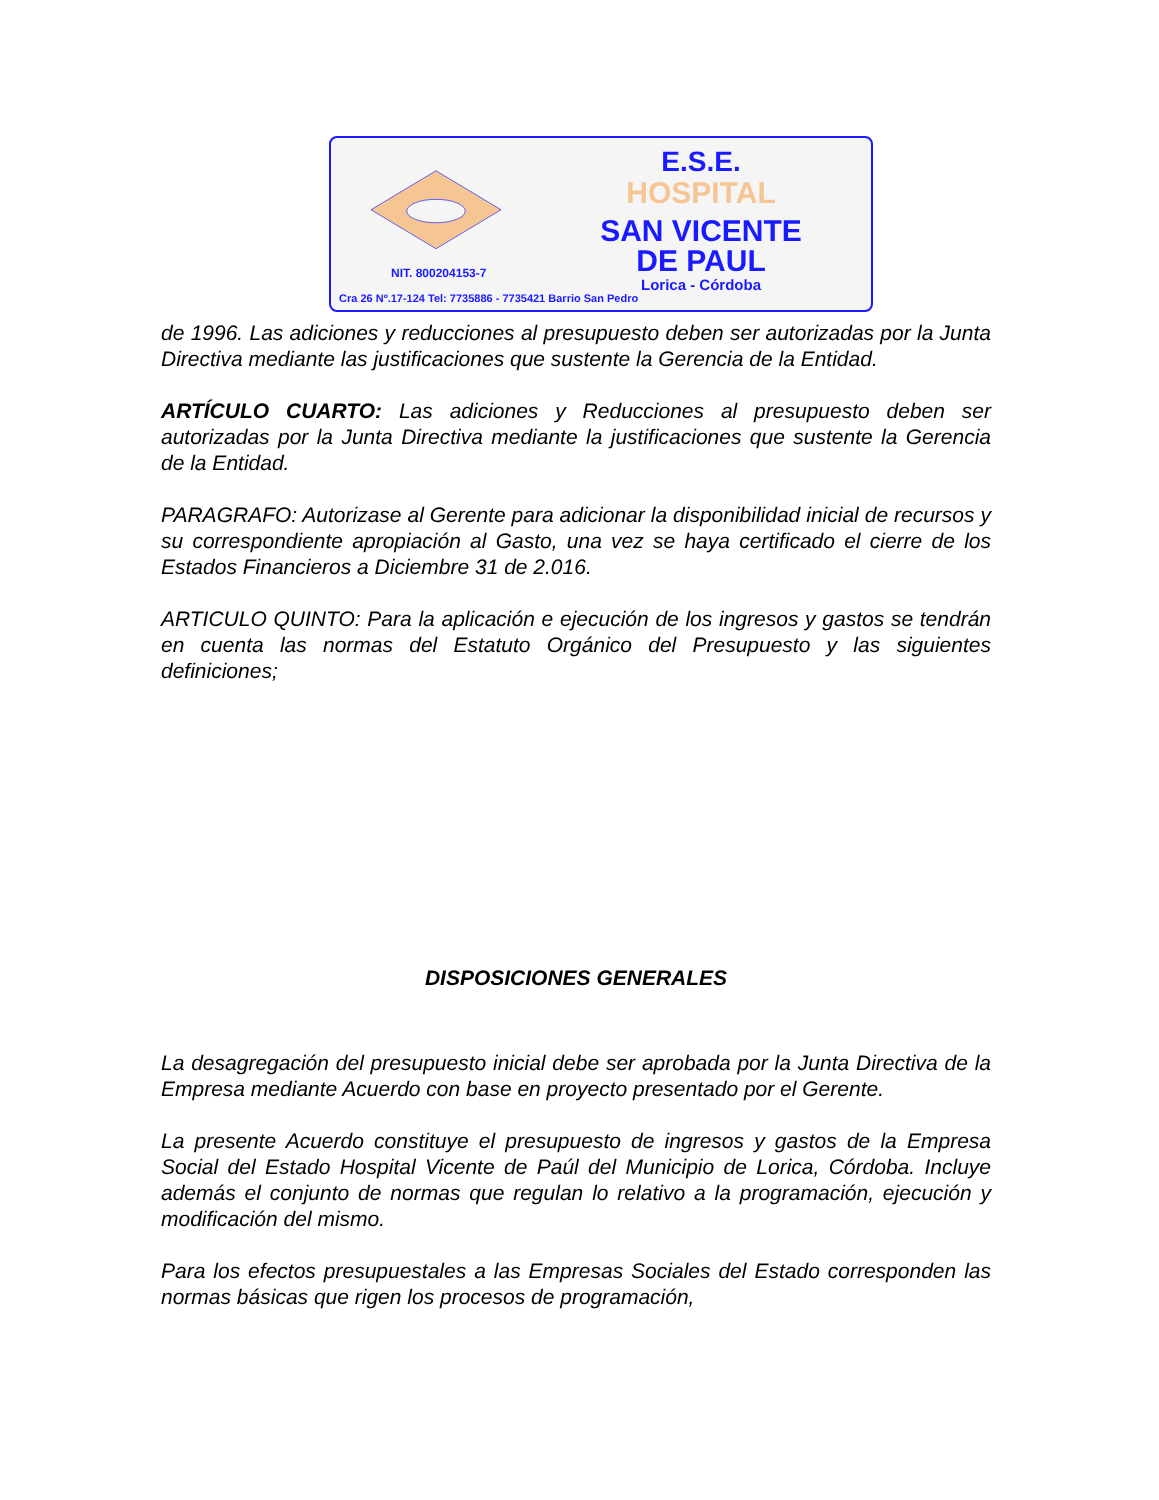E.S.E.
HOSPITAL
SAN VICENTE
DE PAUL
NIT. 800204153-7
Lorica - Córdoba
Cra 26 Nº.17-124 Tel: 7735886 - 7735421 Barrio San Pedro
de 1996. Las adiciones y reducciones al presupuesto deben ser autorizadas por la Junta Directiva mediante las justificaciones que sustente la Gerencia de la Entidad.
ARTÍCULO CUARTO: Las adiciones y Reducciones al presupuesto deben ser autorizadas por la Junta Directiva mediante la justificaciones que sustente la Gerencia de la Entidad.
PARAGRAFO: Autorizase al Gerente para adicionar la disponibilidad inicial de recursos y su correspondiente apropiación al Gasto, una vez se haya certificado el cierre de los Estados Financieros a Diciembre 31 de 2.016.
ARTICULO QUINTO: Para la aplicación e ejecución de los ingresos y gastos se tendrán en cuenta las normas del Estatuto Orgánico del Presupuesto y las siguientes definiciones;
DISPOSICIONES GENERALES
La desagregación del presupuesto inicial debe ser aprobada por la Junta Directiva de la Empresa mediante Acuerdo con base en proyecto presentado por el Gerente.
La presente Acuerdo constituye el presupuesto de ingresos y gastos de la Empresa Social del Estado Hospital Vicente de Paúl del Municipio de Lorica, Córdoba. Incluye además el conjunto de normas que regulan lo relativo a la programación, ejecución y modificación del mismo.
Para los efectos presupuestales a las Empresas Sociales del Estado corresponden las normas básicas que rigen los procesos de programación,